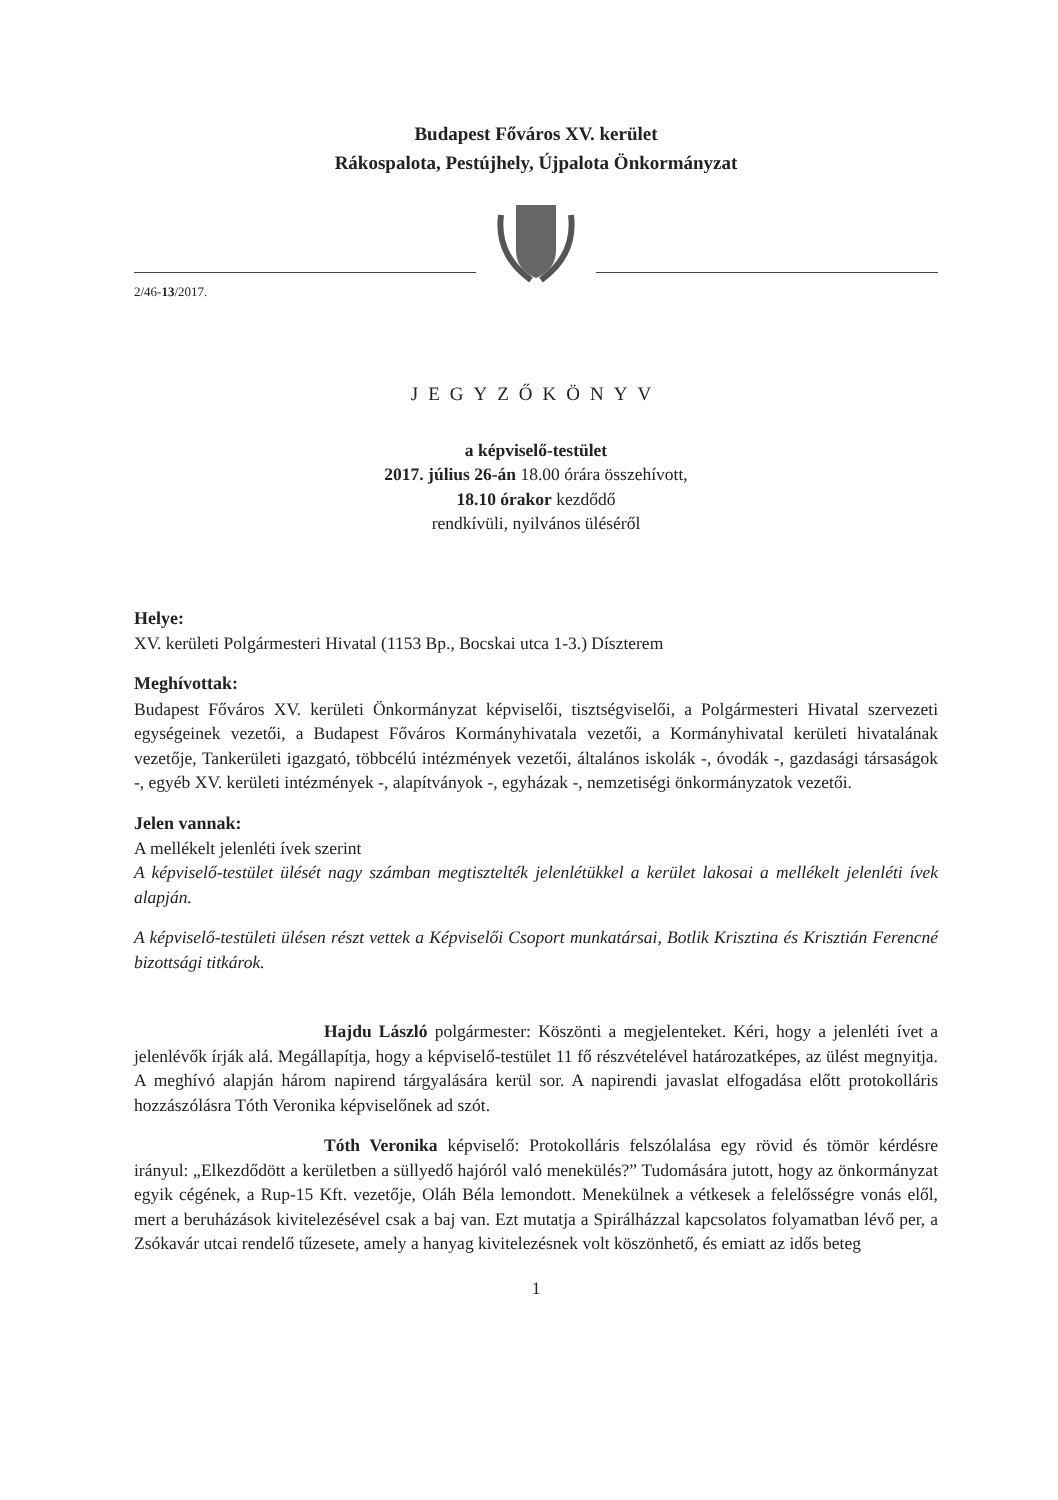Budapest Főváros XV. kerület
Rákospalota, Pestújhely, Újpalota Önkormányzat
2/46-13/2017.
JEGYZŐKÖNYV
a képviselő-testület
2017. július 26-án 18.00 órára összehívott,
18.10 órakor kezdődő
rendkívüli, nyilvános üléséről
Helye:
XV. kerületi Polgármesteri Hivatal (1153 Bp., Bocskai utca 1-3.) Díszterem
Meghívottak:
Budapest Főváros XV. kerületi Önkormányzat képviselői, tisztségviselői, a Polgármesteri Hivatal szervezeti egységeinek vezetői, a Budapest Főváros Kormányhivatala vezetői, a Kormányhivatal kerületi hivatalának vezetője, Tankerületi igazgató, többcélú intézmények vezetői, általános iskolák -, óvodák -, gazdasági társaságok -, egyéb XV. kerületi intézmények -, alapítványok -, egyházak -, nemzetiségi önkormányzatok vezetői.
Jelen vannak:
A mellékelt jelenléti ívek szerint
A képviselő-testület ülését nagy számban megtisztelték jelenlétükkel a kerület lakosai a mellékelt jelenléti ívek alapján.
A képviselő-testületi ülésen részt vettek a Képviselői Csoport munkatársai, Botlik Krisztina és Krisztián Ferencné bizottsági titkárok.
Hajdu László polgármester: Köszönti a megjelenteket. Kéri, hogy a jelenléti ívet a jelenlévők írják alá. Megállapítja, hogy a képviselő-testület 11 fő részvételével határozatképes, az ülést megnyitja. A meghívó alapján három napirend tárgyalására kerül sor. A napirendi javaslat elfogadása előtt protokolláris hozzászólásra Tóth Veronika képviselőnek ad szót.
Tóth Veronika képviselő: Protokolláris felszólalása egy rövid és tömör kérdésre irányul: „Elkezdődött a kerületben a süllyedő hajóról való menekülés?” Tudomására jutott, hogy az önkormányzat egyik cégének, a Rup-15 Kft. vezetője, Oláh Béla lemondott. Menekülnek a vétkesek a felelősségre vonás elől, mert a beruházások kivitelezésével csak a baj van. Ezt mutatja a Spirálházzal kapcsolatos folyamatban lévő per, a Zsókavár utcai rendelő tűzesete, amely a hanyag kivitelezésnek volt köszönhető, és emiatt az idős beteg
1